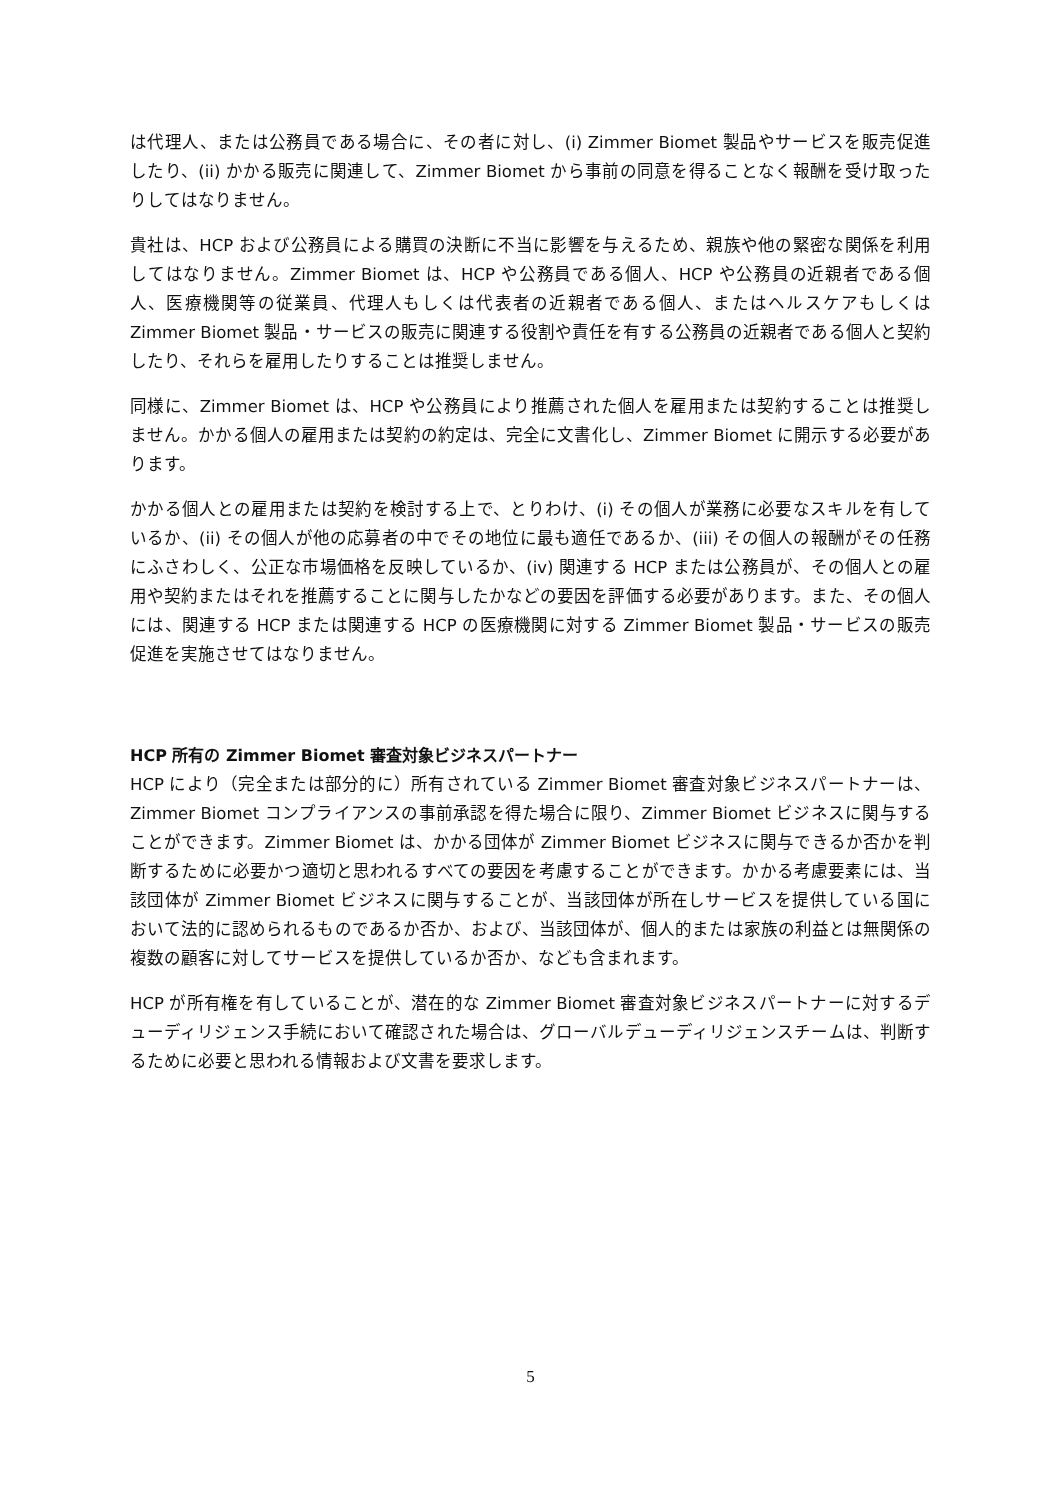は代理人、または公務員である場合に、その者に対し、(i) Zimmer Biomet 製品やサービスを販売促進したり、(ii) かかる販売に関連して、Zimmer Biomet から事前の同意を得ることなく報酬を受け取ったりしてはなりません。
貴社は、HCP および公務員による購買の決断に不当に影響を与えるため、親族や他の緊密な関係を利用してはなりません。Zimmer Biomet は、HCP や公務員である個人、HCP や公務員の近親者である個人、医療機関等の従業員、代理人もしくは代表者の近親者である個人、またはヘルスケアもしくは Zimmer Biomet 製品・サービスの販売に関連する役割や責任を有する公務員の近親者である個人と契約したり、それらを雇用したりすることは推奨しません。
同様に、Zimmer Biomet は、HCP や公務員により推薦された個人を雇用または契約することは推奨しません。かかる個人の雇用または契約の約定は、完全に文書化し、Zimmer Biomet に開示する必要があります。
かかる個人との雇用または契約を検討する上で、とりわけ、(i) その個人が業務に必要なスキルを有しているか、(ii) その個人が他の応募者の中でその地位に最も適任であるか、(iii) その個人の報酬がその任務にふさわしく、公正な市場価格を反映しているか、(iv) 関連する HCP または公務員が、その個人との雇用や契約またはそれを推薦することに関与したかなどの要因を評価する必要があります。また、その個人には、関連する HCP または関連する HCP の医療機関に対する Zimmer Biomet 製品・サービスの販売促進を実施させてはなりません。
HCP 所有の Zimmer Biomet 審査対象ビジネスパートナー
HCP により（完全または部分的に）所有されている Zimmer Biomet 審査対象ビジネスパートナーは、Zimmer Biomet コンプライアンスの事前承認を得た場合に限り、Zimmer Biomet ビジネスに関与することができます。Zimmer Biomet は、かかる団体が Zimmer Biomet ビジネスに関与できるか否かを判断するために必要かつ適切と思われるすべての要因を考慮することができます。かかる考慮要素には、当該団体が Zimmer Biomet ビジネスに関与することが、当該団体が所在しサービスを提供している国において法的に認められるものであるか否か、および、当該団体が、個人的または家族の利益とは無関係の複数の顧客に対してサービスを提供しているか否か、なども含まれます。
HCP が所有権を有していることが、潜在的な Zimmer Biomet 審査対象ビジネスパートナーに対するデューディリジェンス手続において確認された場合は、グローバルデューディリジェンスチームは、判断するために必要と思われる情報および文書を要求します。
5